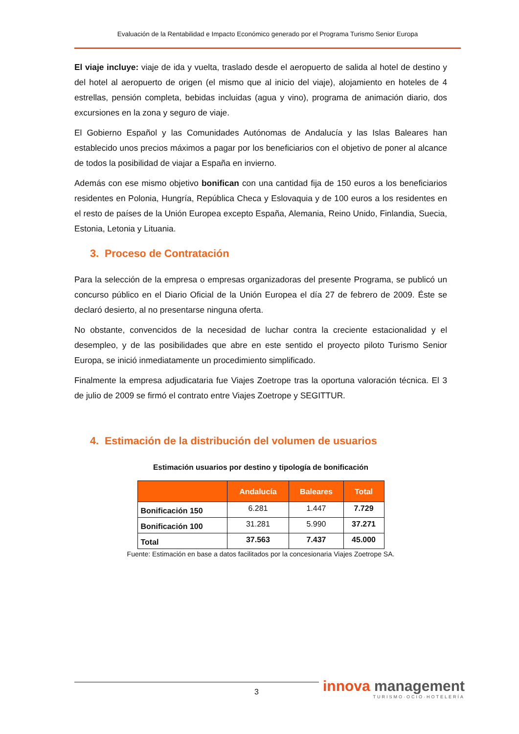Evaluación de la Rentabilidad e Impacto Económico generado por el Programa Turismo Senior Europa
El viaje incluye: viaje de ida y vuelta, traslado desde el aeropuerto de salida al hotel de destino y del hotel al aeropuerto de origen (el mismo que al inicio del viaje), alojamiento en hoteles de 4 estrellas, pensión completa, bebidas incluidas (agua y vino), programa de animación diario, dos excursiones en la zona y seguro de viaje.
El Gobierno Español y las Comunidades Autónomas de Andalucía y las Islas Baleares han establecido unos precios máximos a pagar por los beneficiarios con el objetivo de poner al alcance de todos la posibilidad de viajar a España en invierno.
Además con ese mismo objetivo bonifican con una cantidad fija de 150 euros a los beneficiarios residentes en Polonia, Hungría, República Checa y Eslovaquia y de 100 euros a los residentes en el resto de países de la Unión Europea excepto España, Alemania, Reino Unido, Finlandia, Suecia, Estonia, Letonia y Lituania.
3. Proceso de Contratación
Para la selección de la empresa o empresas organizadoras del presente Programa, se publicó un concurso público en el Diario Oficial de la Unión Europea el día 27 de febrero de 2009. Éste se declaró desierto, al no presentarse ninguna oferta.
No obstante, convencidos de la necesidad de luchar contra la creciente estacionalidad y el desempleo, y de las posibilidades que abre en este sentido el proyecto piloto Turismo Senior Europa, se inició inmediatamente un procedimiento simplificado.
Finalmente la empresa adjudicataria fue Viajes Zoetrope tras la oportuna valoración técnica. El 3 de julio de 2009 se firmó el contrato entre Viajes Zoetrope y SEGITTUR.
4. Estimación de la distribución del volumen de usuarios
Estimación usuarios por destino y tipología de bonificación
| | Andalucía | Baleares | Total |
| --- | --- | --- | --- |
| Bonificación 150 | 6.281 | 1.447 | 7.729 |
| Bonificación 100 | 31.281 | 5.990 | 37.271 |
| Total | 37.563 | 7.437 | 45.000 |
Fuente: Estimación en base a datos facilitados por la concesionaria Viajes Zoetrope SA.
3
innova management
TURISMO·OCIO·HOTELERÍA